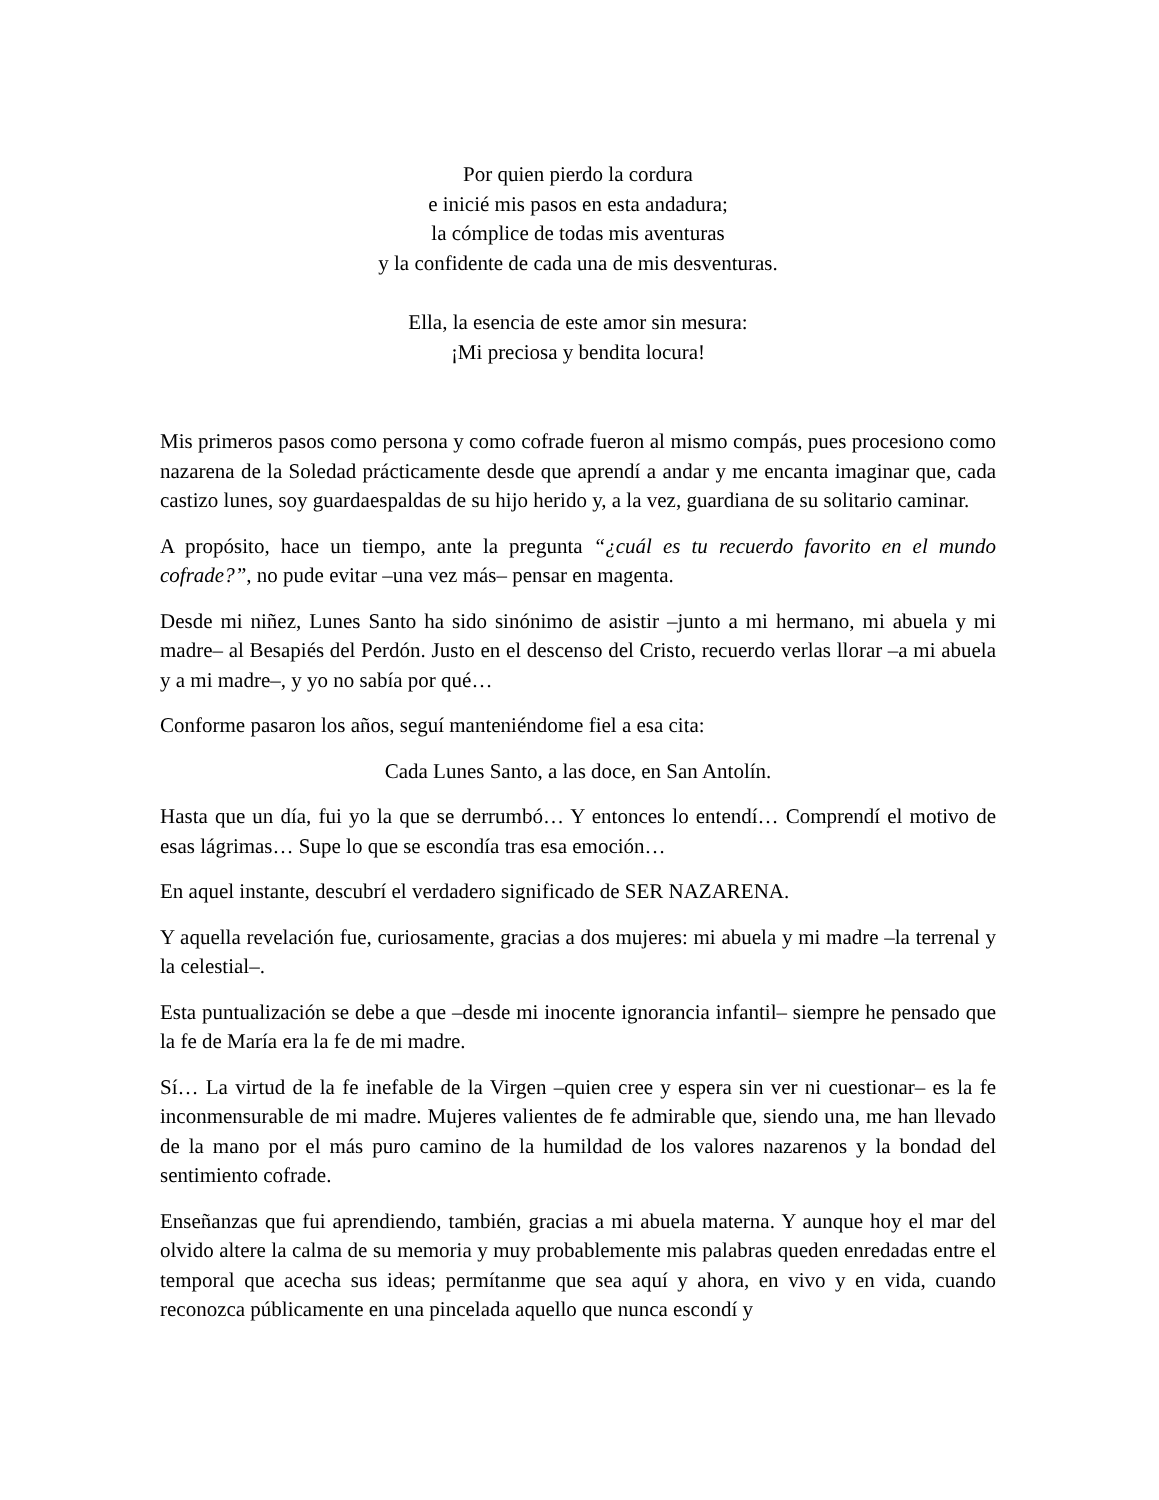Por quien pierdo la cordura
e inicié mis pasos en esta andadura;
la cómplice de todas mis aventuras
y la confidente de cada una de mis desventuras.
Ella, la esencia de este amor sin mesura:
¡Mi preciosa y bendita locura!
Mis primeros pasos como persona y como cofrade fueron al mismo compás, pues procesiono como nazarena de la Soledad prácticamente desde que aprendí a andar y me encanta imaginar que, cada castizo lunes, soy guardaespaldas de su hijo herido y, a la vez, guardiana de su solitario caminar.
A propósito, hace un tiempo, ante la pregunta “¿cuál es tu recuerdo favorito en el mundo cofrade?”, no pude evitar –una vez más– pensar en magenta.
Desde mi niñez, Lunes Santo ha sido sinónimo de asistir –junto a mi hermano, mi abuela y mi madre– al Besapiés del Perdón. Justo en el descenso del Cristo, recuerdo verlas llorar –a mi abuela y a mi madre–, y yo no sabía por qué…
Conforme pasaron los años, seguí manteniéndome fiel a esa cita:
Cada Lunes Santo, a las doce, en San Antolín.
Hasta que un día, fui yo la que se derrumbó… Y entonces lo entendí… Comprendí el motivo de esas lágrimas… Supe lo que se escondía tras esa emoción…
En aquel instante, descubrí el verdadero significado de SER NAZARENA.
Y aquella revelación fue, curiosamente, gracias a dos mujeres: mi abuela y mi madre –la terrenal y la celestial–.
Esta puntualización se debe a que –desde mi inocente ignorancia infantil– siempre he pensado que la fe de María era la fe de mi madre.
Sí… La virtud de la fe inefable de la Virgen –quien cree y espera sin ver ni cuestionar– es la fe inconmensurable de mi madre. Mujeres valientes de fe admirable que, siendo una, me han llevado de la mano por el más puro camino de la humildad de los valores nazarenos y la bondad del sentimiento cofrade.
Enseñanzas que fui aprendiendo, también, gracias a mi abuela materna. Y aunque hoy el mar del olvido altere la calma de su memoria y muy probablemente mis palabras queden enredadas entre el temporal que acecha sus ideas; permítanme que sea aquí y ahora, en vivo y en vida, cuando reconozca públicamente en una pincelada aquello que nunca escondí y